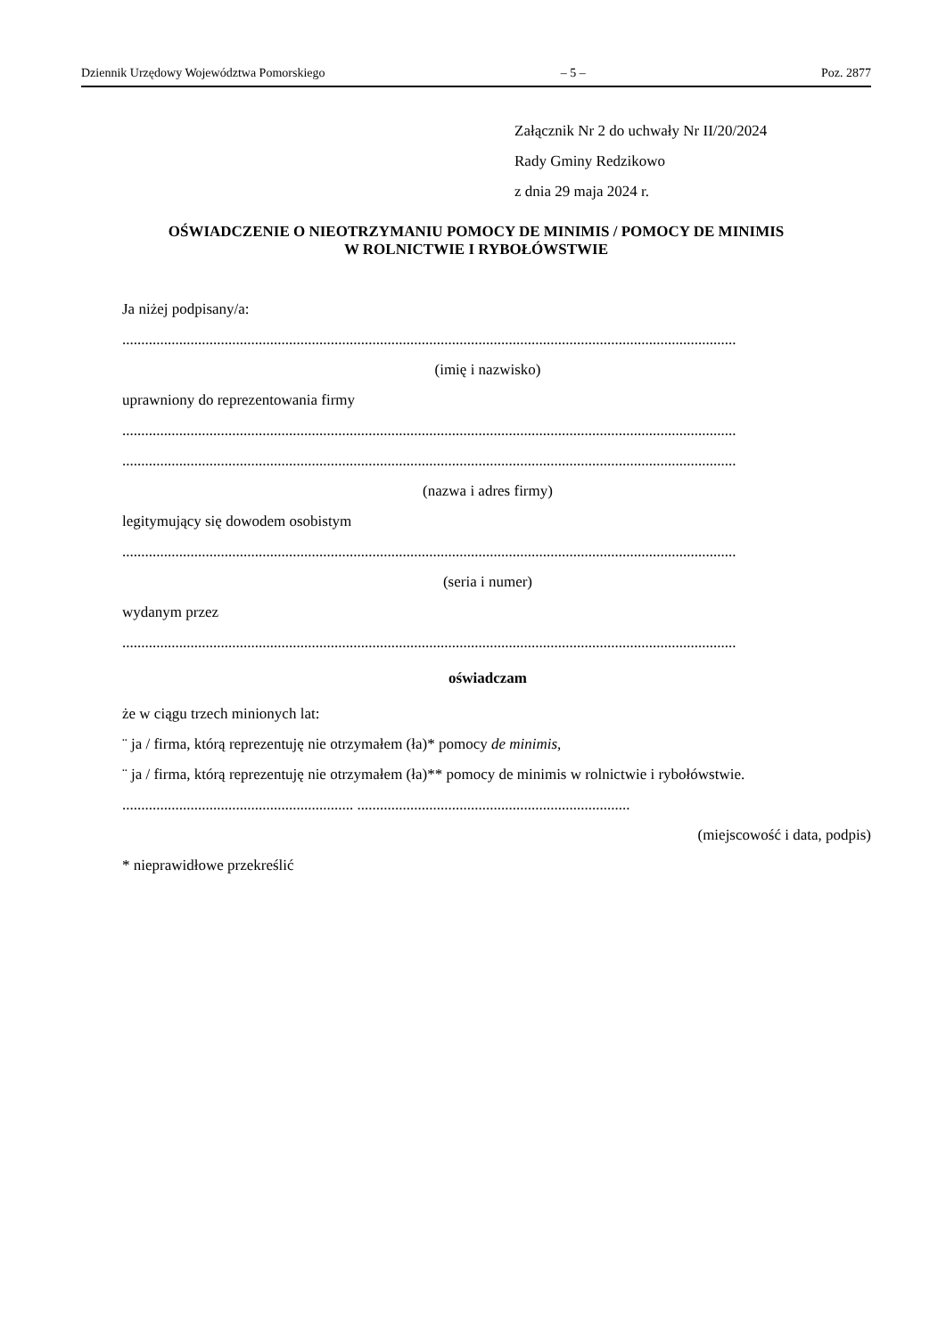Dziennik Urzędowy Województwa Pomorskiego – 5 – Poz. 2877
Załącznik Nr 2 do uchwały Nr II/20/2024
Rady Gminy Redzikowo
z dnia 29 maja 2024 r.
OŚWIADCZENIE O NIEOTRZYMANIU POMOCY DE MINIMIS / POMOCY DE MINIMIS
W ROLNICTWIE I RYBOŁÓWSTWIE
Ja niżej podpisany/a:
..................................................................................................................................................................
(imię i nazwisko)
uprawniony do reprezentowania firmy
..................................................................................................................................................................
..................................................................................................................................................................
(nazwa i adres firmy)
legitymujący się dowodem osobistym
..................................................................................................................................................................
(seria i numer)
wydanym przez
..................................................................................................................................................................
oświadczam
że w ciągu trzech minionych lat:
¨ ja / firma, którą reprezentuję nie otrzymałem (ła)* pomocy de minimis,
¨ ja / firma, którą reprezentuję nie otrzymałem (ła)** pomocy de minimis w rolnictwie i rybołówstwie.
............................................................. ........................................................................
(miejscowość i data, podpis)
* nieprawidłowe przekreślić